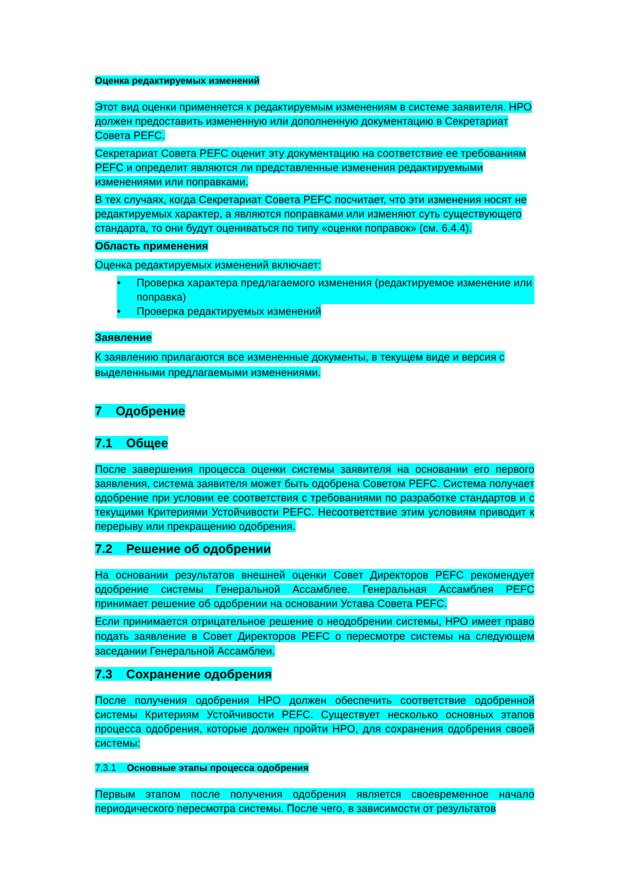Оценка редактируемых изменений
Этот вид оценки применяется к редактируемым изменениям в системе заявителя. НРО должен предоставить измененную или дополненную документацию в Секретариат Совета PEFC.
Секретариат Совета PEFC оценит эту документацию на соответствие ее требованиям PEFC и определит являются ли представленные изменения редактируемыми изменениями или поправками.
В тех случаях, когда Секретариат Совета PEFC посчитает, что эти изменения носят не редактируемых характер, а являются поправками или изменяют суть существующего стандарта, то они будут оцениваться по типу «оценки поправок» (см. 6.4.4).
Область применения
Оценка редактируемых изменений включает:
• Проверка характера предлагаемого изменения (редактируемое изменение или поправка)
• Проверка редактируемых изменений
Заявление
К заявлению прилагаются все измененные документы, в текущем виде и версия с выделенными предлагаемыми изменениями.
7 Одобрение
7.1 Общее
После завершения процесса оценки системы заявителя на основании его первого заявления, система заявителя может быть одобрена Советом PEFC. Система получает одобрение при условии ее соответствия с требованиями по разработке стандартов и с текущими Критериями Устойчивости PEFC. Несоответствие этим условиям приводит к перерыву или прекращению одобрения.
7.2 Решение об одобрении
На основании результатов внешней оценки Совет Директоров PEFC рекомендует одобрение системы Генеральной Ассамблее. Генеральная Ассамблея PEFC принимает решение об одобрении на основании Устава Совета PEFC.
Если принимается отрицательное решение о неодобрении системы, НРО имеет право подать заявление в Совет Директоров PEFC о пересмотре системы на следующем заседании Генеральной Ассамблеи.
7.3 Сохранение одобрения
После получения одобрения НРО должен обеспечить соответствие одобренной системы Критериям Устойчивости PEFC. Существует несколько основных этапов процесса одобрения, которые должен пройти НРО, для сохранения одобрения своей системы:
7.3.1 Основные этапы процесса одобрения
Первым этапом после получения одобрения является своевременное начало периодического пересмотра системы. После чего, в зависимости от результатов